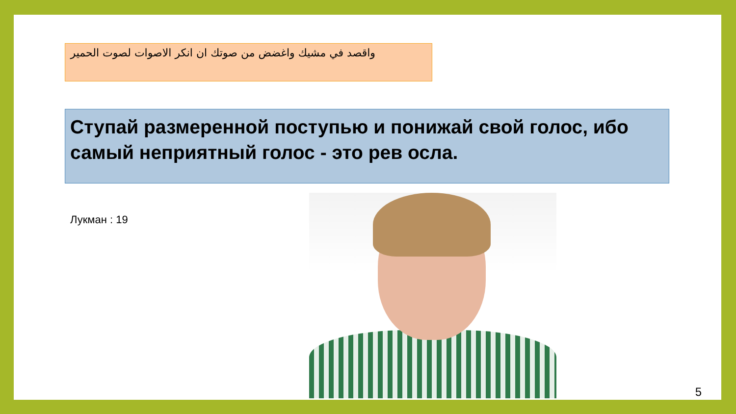واقصد في مشيك واغضض من صوتك ان انكر الاصوات لصوت الحمير
Ступай размеренной поступью и понижай свой голос, ибо самый неприятный голос - это рев осла.
Лукман : 19
5